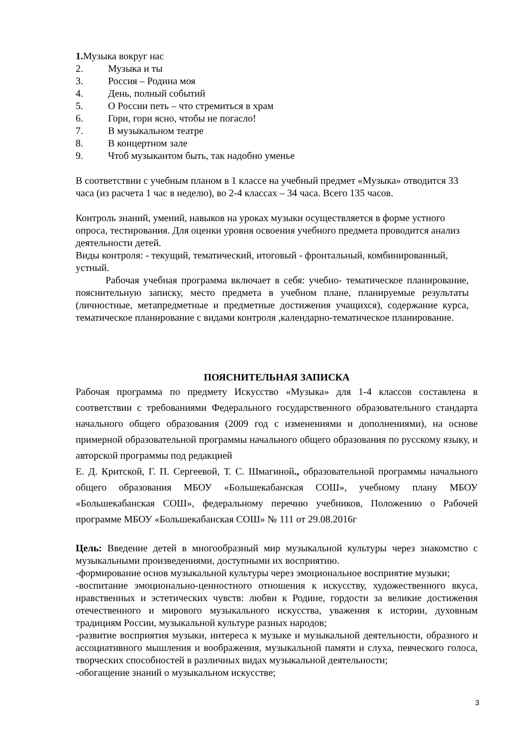1. Музыка вокруг нас
2. Музыка и ты
3. Россия – Родина моя
4. День, полный событий
5. О России петь – что стремиться в храм
6. Гори, гори ясно, чтобы не погасло!
7. В музыкальном театре
8. В концертном зале
9. Чтоб музыкантом быть, так надобно уменье
В соответствии с учебным планом в 1 классе на учебный предмет «Музыка» отводится 33 часа (из расчета 1 час в неделю), во 2-4 классах – 34 часа. Всего 135 часов.
Контроль знаний, умений, навыков на уроках музыки осуществляется в форме устного опроса, тестирования. Для оценки уровня освоения учебного предмета проводится анализ
деятельности детей.
Виды контроля: - текущий, тематический, итоговый - фронтальный, комбинированный, устный.
Рабочая учебная программа включает в себя: учебно- тематическое планирование, пояснительную записку, место предмета в учебном плане, планируемые результаты (личностные, метапредметные и предметные достижения учащихся), содержание курса, тематическое планирование с видами контроля ,календарно-тематическое планирование.
ПОЯСНИТЕЛЬНАЯ ЗАПИСКА
Рабочая программа по предмету Искусство «Музыка» для 1-4 классов составлена в соответствии с требованиями Федерального государственного образовательного стандарта начального общего образования (2009 год с изменениями и дополнениями), на основе примерной образовательной программы начального общего образования по русскому языку, и авторской программы под редакцией
Е. Д. Критской, Г. П. Сергеевой, Т. С. Шмагиной., образовательной программы начального общего образования МБОУ «Большекабанская СОШ», учебному плану МБОУ «Большекабанская СОШ», федеральному перечню учебников, Положению о Рабочей программе МБОУ «Большекабанская СОШ» № 111 от 29.08.2016г
Цель: Введение детей в многообразный мир музыкальной культуры через знакомство с музыкальными произведениями, доступными их восприятию.
-формирование основ музыкальной культуры через эмоциональное восприятие музыки;
-воспитание эмоционально-ценностного отношения к искусству, художественного вкуса, нравственных и эстетических чувств: любви к Родине, гордости за великие достижения отечественного и мирового музыкального искусства, уважения к истории, духовным традициям России, музыкальной культуре разных народов;
-развитие восприятия музыки, интереса к музыке и музыкальной деятельности, образного и ассоциативного мышления и воображения, музыкальной памяти и слуха, певческого голоса, творческих способностей в различных видах музыкальной деятельности;
-обогащение знаний о музыкальном искусстве;
3